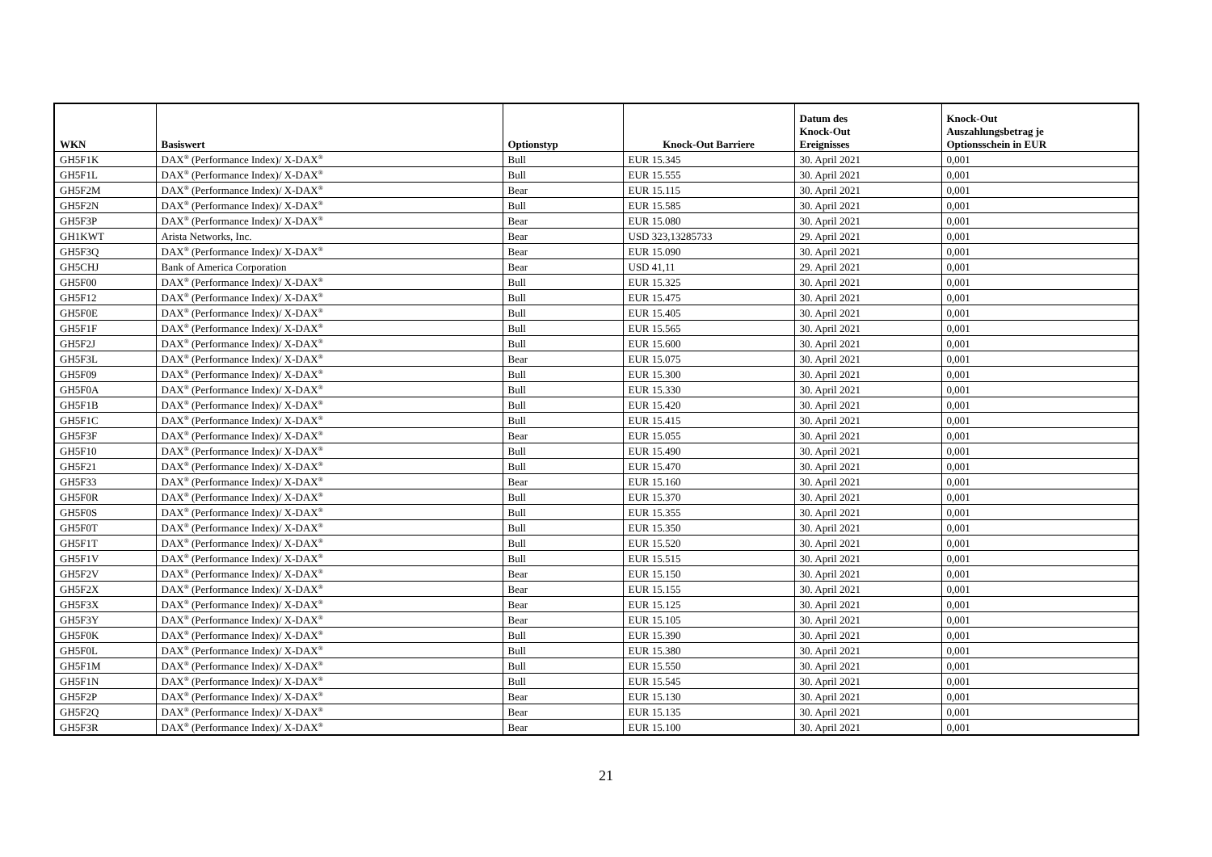| WKN | Basiswert | Optionstyp | Knock-Out Barriere | Datum des Knock-Out Ereignisses | Knock-Out Auszahlungsbetrag je Optionsschein in EUR |
| --- | --- | --- | --- | --- | --- |
| GH5F1K | DAX<sup>®</sup> (Performance Index)/ X-DAX<sup>®</sup> | Bull | EUR 15.345 | 30. April 2021 | 0,001 |
| GH5F1L | DAX<sup>®</sup> (Performance Index)/ X-DAX<sup>®</sup> | Bull | EUR 15.555 | 30. April 2021 | 0,001 |
| GH5F2M | DAX<sup>®</sup> (Performance Index)/ X-DAX<sup>®</sup> | Bear | EUR 15.115 | 30. April 2021 | 0,001 |
| GH5F2N | DAX<sup>®</sup> (Performance Index)/ X-DAX<sup>®</sup> | Bull | EUR 15.585 | 30. April 2021 | 0,001 |
| GH5F3P | DAX<sup>®</sup> (Performance Index)/ X-DAX<sup>®</sup> | Bear | EUR 15.080 | 30. April 2021 | 0,001 |
| GH1KWT | Arista Networks, Inc. | Bear | USD 323,13285733 | 29. April 2021 | 0,001 |
| GH5F3Q | DAX<sup>®</sup> (Performance Index)/ X-DAX<sup>®</sup> | Bear | EUR 15.090 | 30. April 2021 | 0,001 |
| GH5CHJ | Bank of America Corporation | Bear | USD 41,11 | 29. April 2021 | 0,001 |
| GH5F00 | DAX<sup>®</sup> (Performance Index)/ X-DAX<sup>®</sup> | Bull | EUR 15.325 | 30. April 2021 | 0,001 |
| GH5F12 | DAX<sup>®</sup> (Performance Index)/ X-DAX<sup>®</sup> | Bull | EUR 15.475 | 30. April 2021 | 0,001 |
| GH5F0E | DAX<sup>®</sup> (Performance Index)/ X-DAX<sup>®</sup> | Bull | EUR 15.405 | 30. April 2021 | 0,001 |
| GH5F1F | DAX<sup>®</sup> (Performance Index)/ X-DAX<sup>®</sup> | Bull | EUR 15.565 | 30. April 2021 | 0,001 |
| GH5F2J | DAX<sup>®</sup> (Performance Index)/ X-DAX<sup>®</sup> | Bull | EUR 15.600 | 30. April 2021 | 0,001 |
| GH5F3L | DAX<sup>®</sup> (Performance Index)/ X-DAX<sup>®</sup> | Bear | EUR 15.075 | 30. April 2021 | 0,001 |
| GH5F09 | DAX<sup>®</sup> (Performance Index)/ X-DAX<sup>®</sup> | Bull | EUR 15.300 | 30. April 2021 | 0,001 |
| GH5F0A | DAX<sup>®</sup> (Performance Index)/ X-DAX<sup>®</sup> | Bull | EUR 15.330 | 30. April 2021 | 0,001 |
| GH5F1B | DAX<sup>®</sup> (Performance Index)/ X-DAX<sup>®</sup> | Bull | EUR 15.420 | 30. April 2021 | 0,001 |
| GH5F1C | DAX<sup>®</sup> (Performance Index)/ X-DAX<sup>®</sup> | Bull | EUR 15.415 | 30. April 2021 | 0,001 |
| GH5F3F | DAX<sup>®</sup> (Performance Index)/ X-DAX<sup>®</sup> | Bear | EUR 15.055 | 30. April 2021 | 0,001 |
| GH5F10 | DAX<sup>®</sup> (Performance Index)/ X-DAX<sup>®</sup> | Bull | EUR 15.490 | 30. April 2021 | 0,001 |
| GH5F21 | DAX<sup>®</sup> (Performance Index)/ X-DAX<sup>®</sup> | Bull | EUR 15.470 | 30. April 2021 | 0,001 |
| GH5F33 | DAX<sup>®</sup> (Performance Index)/ X-DAX<sup>®</sup> | Bear | EUR 15.160 | 30. April 2021 | 0,001 |
| GH5F0R | DAX<sup>®</sup> (Performance Index)/ X-DAX<sup>®</sup> | Bull | EUR 15.370 | 30. April 2021 | 0,001 |
| GH5F0S | DAX<sup>®</sup> (Performance Index)/ X-DAX<sup>®</sup> | Bull | EUR 15.355 | 30. April 2021 | 0,001 |
| GH5F0T | DAX<sup>®</sup> (Performance Index)/ X-DAX<sup>®</sup> | Bull | EUR 15.350 | 30. April 2021 | 0,001 |
| GH5F1T | DAX<sup>®</sup> (Performance Index)/ X-DAX<sup>®</sup> | Bull | EUR 15.520 | 30. April 2021 | 0,001 |
| GH5F1V | DAX<sup>®</sup> (Performance Index)/ X-DAX<sup>®</sup> | Bull | EUR 15.515 | 30. April 2021 | 0,001 |
| GH5F2V | DAX<sup>®</sup> (Performance Index)/ X-DAX<sup>®</sup> | Bear | EUR 15.150 | 30. April 2021 | 0,001 |
| GH5F2X | DAX<sup>®</sup> (Performance Index)/ X-DAX<sup>®</sup> | Bear | EUR 15.155 | 30. April 2021 | 0,001 |
| GH5F3X | DAX<sup>®</sup> (Performance Index)/ X-DAX<sup>®</sup> | Bear | EUR 15.125 | 30. April 2021 | 0,001 |
| GH5F3Y | DAX<sup>®</sup> (Performance Index)/ X-DAX<sup>®</sup> | Bear | EUR 15.105 | 30. April 2021 | 0,001 |
| GH5F0K | DAX<sup>®</sup> (Performance Index)/ X-DAX<sup>®</sup> | Bull | EUR 15.390 | 30. April 2021 | 0,001 |
| GH5F0L | DAX<sup>®</sup> (Performance Index)/ X-DAX<sup>®</sup> | Bull | EUR 15.380 | 30. April 2021 | 0,001 |
| GH5F1M | DAX<sup>®</sup> (Performance Index)/ X-DAX<sup>®</sup> | Bull | EUR 15.550 | 30. April 2021 | 0,001 |
| GH5F1N | DAX<sup>®</sup> (Performance Index)/ X-DAX<sup>®</sup> | Bull | EUR 15.545 | 30. April 2021 | 0,001 |
| GH5F2P | DAX<sup>®</sup> (Performance Index)/ X-DAX<sup>®</sup> | Bear | EUR 15.130 | 30. April 2021 | 0,001 |
| GH5F2Q | DAX<sup>®</sup> (Performance Index)/ X-DAX<sup>®</sup> | Bear | EUR 15.135 | 30. April 2021 | 0,001 |
| GH5F3R | DAX<sup>®</sup> (Performance Index)/ X-DAX<sup>®</sup> | Bear | EUR 15.100 | 30. April 2021 | 0,001 |
21